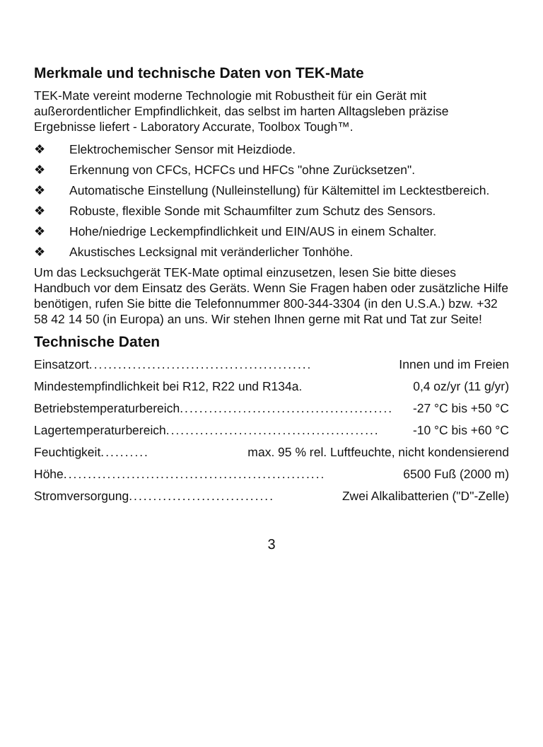Merkmale und technische Daten von TEK-Mate
TEK-Mate vereint moderne Technologie mit Robustheit für ein Gerät mit außerordentlicher Empfindlichkeit, das selbst im harten Alltagsleben präzise Ergebnisse liefert - Laboratory Accurate, Toolbox Tough™.
❖ Elektrochemischer Sensor mit Heizdiode.
❖ Erkennung von CFCs, HCFCs und HFCs "ohne Zurücksetzen".
❖ Automatische Einstellung (Nulleinstellung) für Kältemittel im Lecktestbereich.
❖ Robuste, flexible Sonde mit Schaumfilter zum Schutz des Sensors.
❖ Hohe/niedrige Leckempfindlichkeit und EIN/AUS in einem Schalter.
❖ Akustisches Lecksignal mit veränderlicher Tonhöhe.
Um das Lecksuchgerät TEK-Mate optimal einzusetzen, lesen Sie bitte dieses Handbuch vor dem Einsatz des Geräts. Wenn Sie Fragen haben oder zusätzliche Hilfe benötigen, rufen Sie bitte die Telefonnummer 800-344-3304 (in den U.S.A.) bzw. +32 58 42 14 50 (in Europa) an uns. Wir stehen Ihnen gerne mit Rat und Tat zur Seite!
Technische Daten
Einsatzort.............................................. Innen und im Freien
Mindestempfindlichkeit bei R12, R22 und R134a . 0,4 oz/yr (11 g/yr)
Betriebstemperaturbereich ............................................ -27 °C bis +50 °C
Lagertemperaturbereich ............................................ -10 °C bis +60 °C
Feuchtigkeit .......... max. 95 % rel. Luftfeuchte, nicht kondensierend
Höhe...................................................... 6500 Fuß (2000 m)
Stromversorgung .............................. Zwei Alkalibatterien ("D"-Zelle)
3